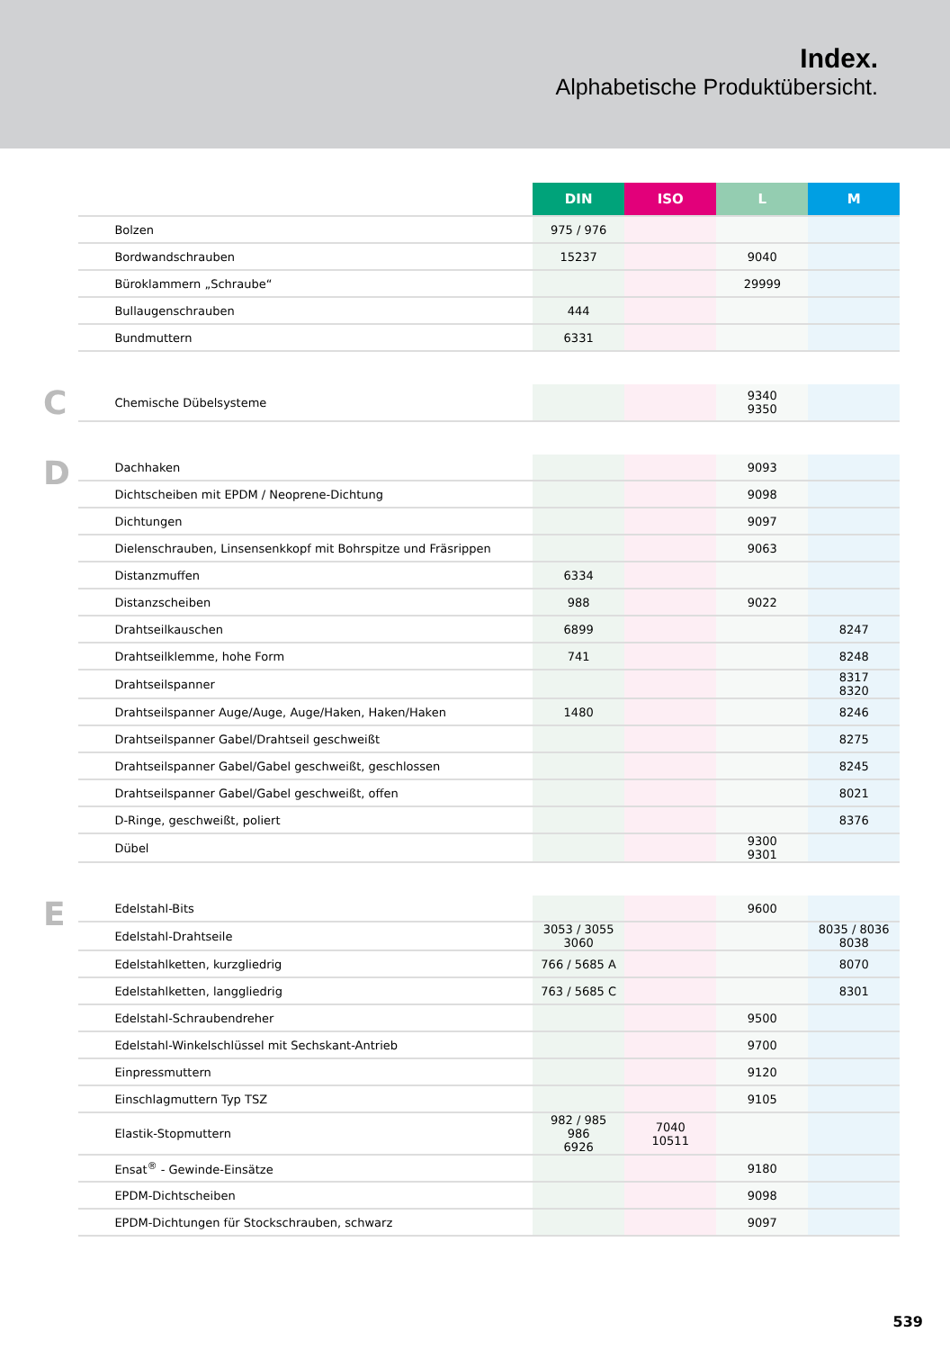Index.
Alphabetische Produktübersicht.
| | | DIN | ISO | L | M |
| | Bolzen | 975 / 976 | | | |
| | Bordwandschrauben | 15237 | | 9040 | |
| | Büroklammern „Schraube“ | | | 29999 | |
| | Bullaugenschrauben | 444 | | | |
| | Bundmuttern | 6331 | | | |
| C | Chemische Dübelsysteme | | | 9340 9350 | |
| D | Dachhaken | | | 9093 | |
| | Dichtscheiben mit EPDM / Neoprene-Dichtung | | | 9098 | |
| | Dichtungen | | | 9097 | |
| | Dielenschrauben, Linsensenkkopf mit Bohrspitze und Fräsrippen | | | 9063 | |
| | Distanzmuffen | 6334 | | | |
| | Distanzscheiben | 988 | | 9022 | |
| | Drahtseilkauschen | 6899 | | | 8247 |
| | Drahtseilklemme, hohe Form | 741 | | | 8248 |
| | Drahtseilspanner | | | | 8317 8320 |
| | Drahtseilspanner Auge/Auge, Auge/Haken, Haken/Haken | 1480 | | | 8246 |
| | Drahtseilspanner Gabel/Drahtseil geschweißt | | | | 8275 |
| | Drahtseilspanner Gabel/Gabel geschweißt, geschlossen | | | | 8245 |
| | Drahtseilspanner Gabel/Gabel geschweißt, offen | | | | 8021 |
| | D-Ringe, geschweißt, poliert | | | | 8376 |
| | Dübel | | | 9300 9301 | |
| E | Edelstahl-Bits | | | 9600 | |
| | Edelstahl-Drahtseile | 3053 / 3055 3060 | | | 8035 / 8036 8038 |
| | Edelstahlketten, kurzgliedrig | 766 / 5685 A | | | 8070 |
| | Edelstahlketten, langgliedrig | 763 / 5685 C | | | 8301 |
| | Edelstahl-Schraubendreher | | | 9500 | |
| | Edelstahl-Winkelschlüssel mit Sechskant-Antrieb | | | 9700 | |
| | Einpressmuttern | | | 9120 | |
| | Einschlagmuttern Typ TSZ | | | 9105 | |
| | Elastik-Stopmuttern | 982 / 985 986 6926 | 7040 10511 | | |
| | Ensat<sup>®</sup> - Gewinde-Einsätze | | | 9180 | |
| | EPDM-Dichtscheiben | | | 9098 | |
| | EPDM-Dichtungen für Stockschrauben, schwarz | | | 9097 | |
539